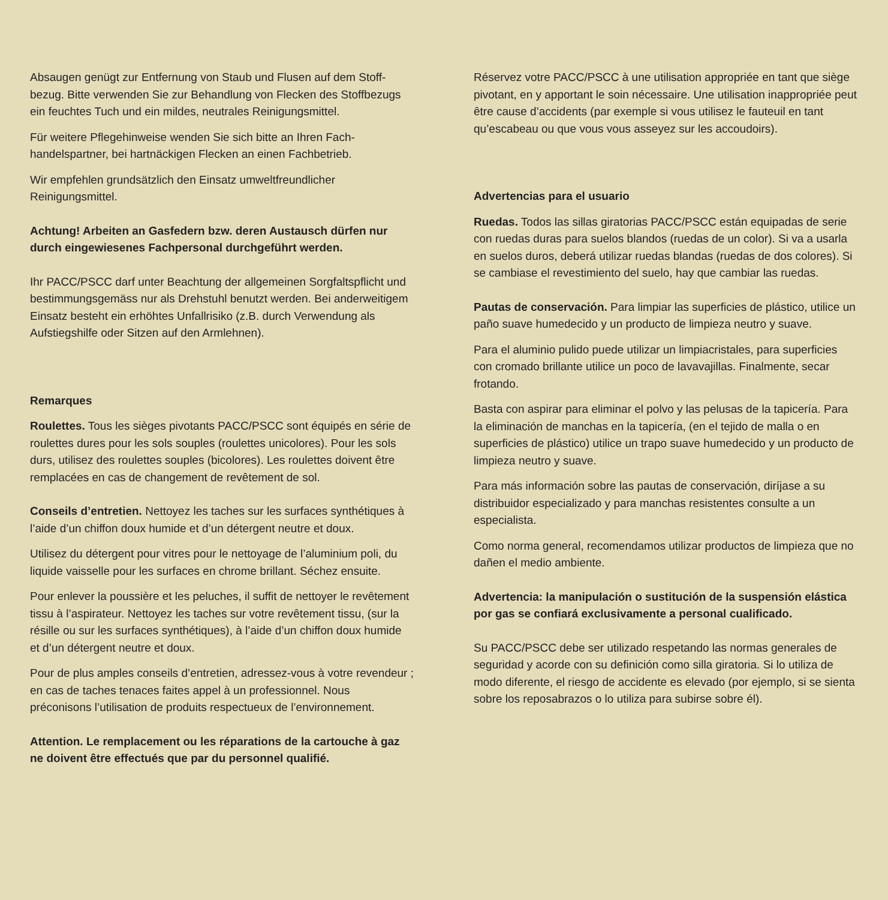Absaugen genügt zur Entfernung von Staub und Flusen auf dem Stoff­bezug. Bitte verwenden Sie zur Behandlung von Flecken des Stoff­bezugs ein feuchtes Tuch und ein mildes, neutrales Reinigungsmittel.
Für weitere Pflegehinweise wenden Sie sich bitte an Ihren Fach­handelspartner, bei hartnäckigen Flecken an einen Fachbetrieb.
Wir empfehlen grundsätzlich den Einsatz umweltfreundlicher Reinigungsmittel.
Achtung! Arbeiten an Gasfedern bzw. deren Austausch dürfen nur durch eingewiesenes Fachpersonal durchgeführt werden.
Ihr PACC/PSCC darf unter Beachtung der allgemeinen Sorgfalts­pflicht und bestimmungsgemäss nur als Drehstuhl benutzt werden. Bei anderweitigem Einsatz besteht ein erhöhtes Unfallrisiko (z.B. durch Verwendung als Aufstiegshilfe oder Sitzen auf den Armlehnen).
Remarques
Roulettes. Tous les sièges pivotants PACC/PSCC sont équipés en série de roulettes dures pour les sols souples (roulettes unicolores). Pour les sols durs, utilisez des roulettes souples (bicolores). Les roulettes doivent être remplacées en cas de changement de revête­ment de sol.
Conseils d’entretien. Nettoyez les taches sur les surfaces synthéti­ques à l’aide d’un chiffon doux humide et d’un détergent neutre et doux.
Utilisez du détergent pour vitres pour le nettoyage de l’aluminium poli, du liquide vaisselle pour les surfaces en chrome brillant. Séchez ensuite.
Pour enlever la poussière et les peluches, il suffit de nettoyer le revêtement tissu à l’aspirateur. Nettoyez les taches sur votre revête­ment tissu, (sur la résille ou sur les surfaces synthétiques), à l’aide d’un chiffon doux humide et d’un détergent neutre et doux.
Pour de plus amples conseils d’entretien, adressez-vous à votre re­vendeur ; en cas de taches tenaces faites appel à un professionnel. Nous préconisons l’utilisation de produits respectueux de l’environ­nement.
Attention. Le remplacement ou les réparations de la cartouche à gaz ne doivent être effectués que par du personnel qualifié.
Réservez votre PACC/PSCC à une utilisation appropriée en tant que siège pivotant, en y apportant le soin nécessaire. Une utilisa­tion inappropriée peut être cause d’accidents (par exemple si vous utilisez le fauteuil en tant qu’escabeau ou que vous vous asseyez sur les accoudoirs).
Advertencias para el usuario
Ruedas. Todos las sillas giratorias PACC/PSCC están equipadas de serie con ruedas duras para suelos blandos (ruedas de un co­lor). Si va a usarla en suelos duros, deberá utilizar ruedas blandas (ruedas de dos colores). Si se cambiase el revestimiento del suelo, hay que cambiar las ruedas.
Pautas de conservación. Para limpiar las superficies de plástico, utilice un paño suave humedecido y un producto de limpieza neu­tro y suave.
Para el aluminio pulido puede utilizar un limpiacristales, para superficies con cromado brillante utilice un poco de lavavajillas. Finalmente, secar frotando.
Basta con aspirar para eliminar el polvo y las pelusas de la tapice­ría. Para la eliminación de manchas en la tapicería, (en el tejido de malla o en superficies de plástico) utilice un trapo suave hume­decido y un producto de limpieza neutro y suave.
Para más información sobre las pautas de conservación, diríjase a su distribuidor especializado y para manchas resistentes consulte a un especialista.
Como norma general, recomendamos utilizar productos de limpie­za que no dañen el medio ambiente.
Advertencia: la manipulación o sustitución de la suspensión elástica por gas se confiará exclusivamente a personal cualificado.
Su PACC/PSCC debe ser utilizado respetando las normas genera­les de seguridad y acorde con su definición como silla giratoria. Si lo utiliza de modo diferente, el riesgo de accidente es elevado (por ejemplo, si se sienta sobre los reposabrazos o lo utiliza para subirse sobre él).